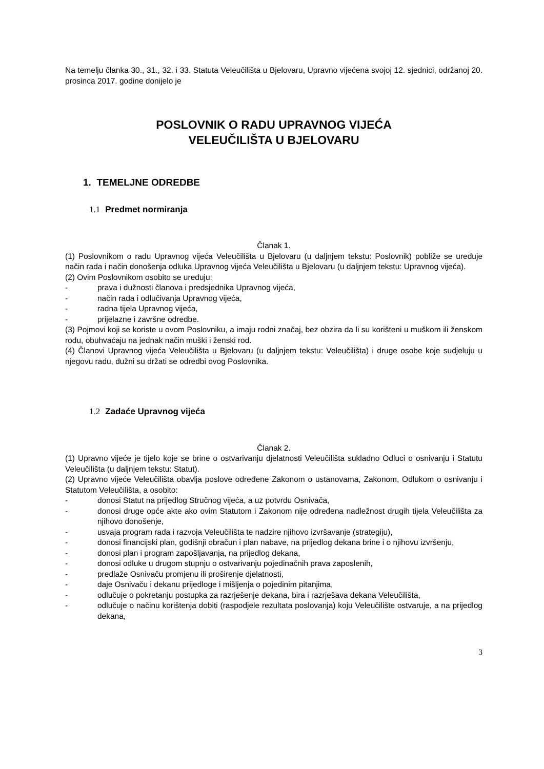Na temelju članka 30., 31., 32. i 33. Statuta Veleučilišta u Bjelovaru, Upravno vijećena svojoj 12. sjednici, održanoj 20. prosinca 2017. godine donijelo je
POSLOVNIK O RADU UPRAVNOG VIJEĆA
VELEUČILIŠTA U BJELOVARU
1. TEMELJNE ODREDBE
1.1 Predmet normiranja
Članak 1.
(1) Poslovnikom o radu Upravnog vijeća Veleučilišta u Bjelovaru (u daljnjem tekstu: Poslovnik) pobliže se uređuje način rada i način donošenja odluka Upravnog vijeća Veleučilišta u Bjelovaru (u daljnjem tekstu: Upravnog vijeća).
(2) Ovim Poslovnikom osobito se uređuju:
- prava i dužnosti članova i predsjednika Upravnog vijeća,
- način rada i odlučivanja Upravnog vijeća,
- radna tijela Upravnog vijeća,
- prijelazne i završne odredbe.
(3) Pojmovi koji se koriste u ovom Poslovniku, a imaju rodni značaj, bez obzira da li su korišteni u muškom ili ženskom rodu, obuhvaćaju na jednak način muški i ženski rod.
(4) Članovi Upravnog vijeća Veleučilišta u Bjelovaru (u daljnjem tekstu: Veleučilišta) i druge osobe koje sudjeluju u njegovu radu, dužni su držati se odredbi ovog Poslovnika.
1.2 Zadaće Upravnog vijeća
Članak 2.
(1) Upravno vijeće je tijelo koje se brine o ostvarivanju djelatnosti Veleučilišta sukladno Odluci o osnivanju i Statutu Veleučilišta (u daljnjem tekstu: Statut).
(2) Upravno vijeće Veleučilišta obavlja poslove određene Zakonom o ustanovama, Zakonom, Odlukom o osnivanju i Statutom Veleučilišta, a osobito:
- donosi Statut na prijedlog Stručnog vijeća, a uz potvrdu Osnivača,
- donosi druge opće akte ako ovim Statutom i Zakonom nije određena nadležnost drugih tijela Veleučilišta za njihovo donošenje,
- usvaja program rada i razvoja Veleučilišta te nadzire njihovo izvršavanje (strategiju),
- donosi financijski plan, godišnji obračun i plan nabave, na prijedlog dekana brine i o njihovu izvršenju,
- donosi plan i program zapošljavanja, na prijedlog dekana,
- donosi odluke u drugom stupnju o ostvarivanju pojedinačnih prava zaposlenih,
- predlaže Osnivaču promjenu ili proširenje djelatnosti,
- daje Osnivaču i dekanu prijedloge i mišljenja o pojedinim pitanjima,
- odlučuje o pokretanju postupka za razrješenje dekana, bira i razrješava dekana Veleučilišta,
- odlučuje o načinu korištenja dobiti (raspodjele rezultata poslovanja) koju Veleučilište ostvaruje, a na prijedlog dekana,
3